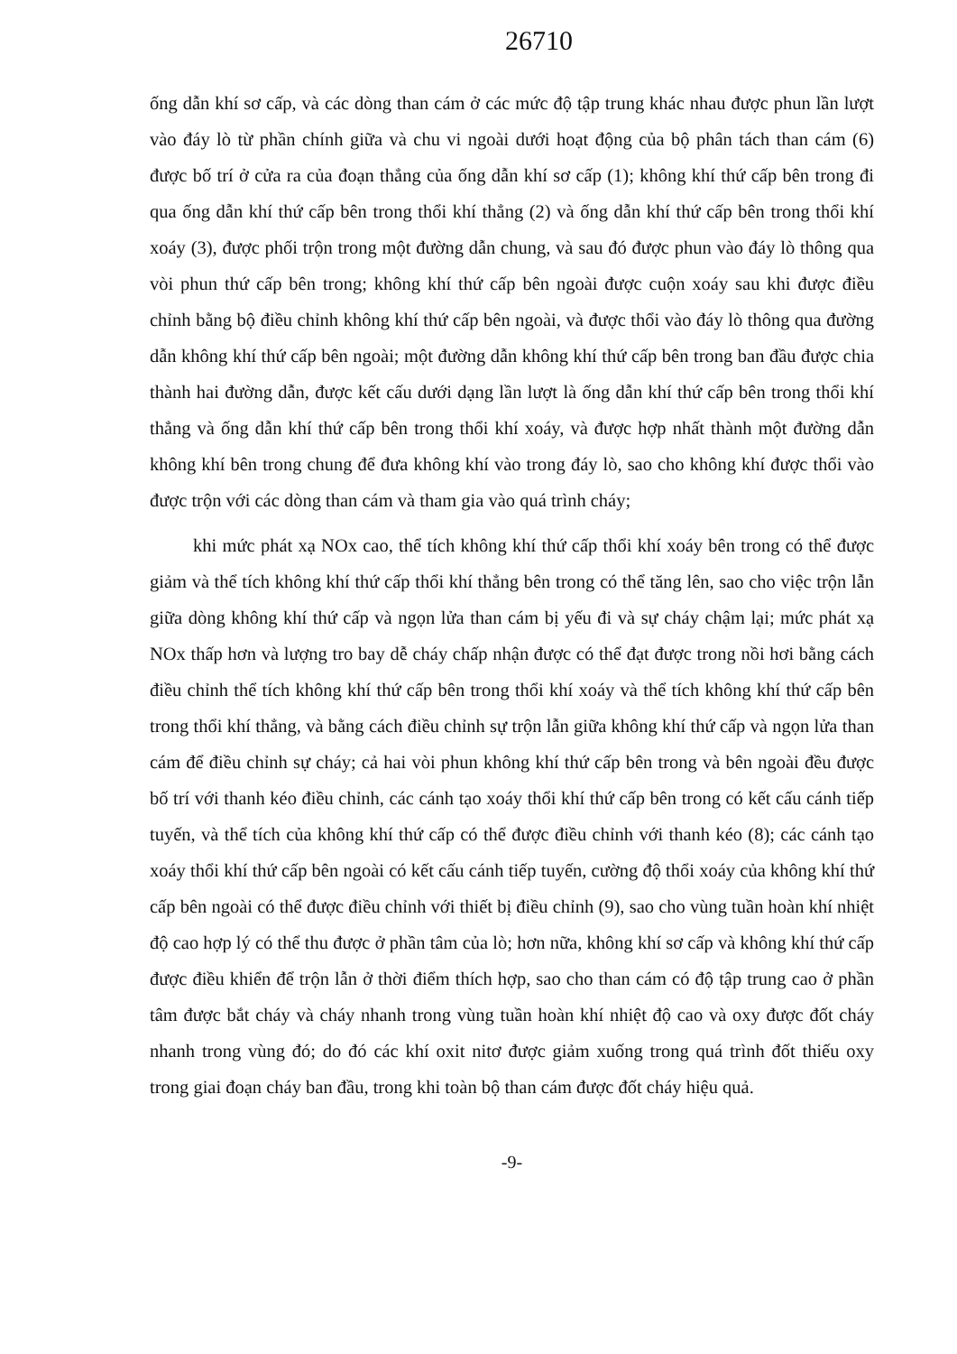26710
ống dẫn khí sơ cấp, và các dòng than cám ở các mức độ tập trung khác nhau được phun lần lượt vào đáy lò từ phần chính giữa và chu vi ngoài dưới hoạt động của bộ phân tách than cám (6) được bố trí ở cửa ra của đoạn thẳng của ống dẫn khí sơ cấp (1); không khí thứ cấp bên trong đi qua ống dẫn khí thứ cấp bên trong thổi khí thẳng (2) và ống dẫn khí thứ cấp bên trong thổi khí xoáy (3), được phối trộn trong một đường dẫn chung, và sau đó được phun vào đáy lò thông qua vòi phun thứ cấp bên trong; không khí thứ cấp bên ngoài được cuộn xoáy sau khi được điều chỉnh bằng bộ điều chỉnh không khí thứ cấp bên ngoài, và được thổi vào đáy lò thông qua đường dẫn không khí thứ cấp bên ngoài; một đường dẫn không khí thứ cấp bên trong ban đầu được chia thành hai đường dẫn, được kết cấu dưới dạng lần lượt là ống dẫn khí thứ cấp bên trong thổi khí thẳng và ống dẫn khí thứ cấp bên trong thổi khí xoáy, và được hợp nhất thành một đường dẫn không khí bên trong chung để đưa không khí vào trong đáy lò, sao cho không khí được thổi vào được trộn với các dòng than cám và tham gia vào quá trình cháy;
khi mức phát xạ NOx cao, thể tích không khí thứ cấp thổi khí xoáy bên trong có thể được giảm và thể tích không khí thứ cấp thổi khí thẳng bên trong có thể tăng lên, sao cho việc trộn lẫn giữa dòng không khí thứ cấp và ngọn lửa than cám bị yếu đi và sự cháy chậm lại; mức phát xạ NOx thấp hơn và lượng tro bay dễ cháy chấp nhận được có thể đạt được trong nồi hơi bằng cách điều chỉnh thể tích không khí thứ cấp bên trong thổi khí xoáy và thể tích không khí thứ cấp bên trong thổi khí thẳng, và bằng cách điều chỉnh sự trộn lẫn giữa không khí thứ cấp và ngọn lửa than cám để điều chỉnh sự cháy; cả hai vòi phun không khí thứ cấp bên trong và bên ngoài đều được bố trí với thanh kéo điều chỉnh, các cánh tạo xoáy thổi khí thứ cấp bên trong có kết cấu cánh tiếp tuyến, và thể tích của không khí thứ cấp có thể được điều chỉnh với thanh kéo (8); các cánh tạo xoáy thổi khí thứ cấp bên ngoài có kết cấu cánh tiếp tuyến, cường độ thổi xoáy của không khí thứ cấp bên ngoài có thể được điều chỉnh với thiết bị điều chỉnh (9), sao cho vùng tuần hoàn khí nhiệt độ cao hợp lý có thể thu được ở phần tâm của lò; hơn nữa, không khí sơ cấp và không khí thứ cấp được điều khiển để trộn lẫn ở thời điểm thích hợp, sao cho than cám có độ tập trung cao ở phần tâm được bắt cháy và cháy nhanh trong vùng tuần hoàn khí nhiệt độ cao và oxy được đốt cháy nhanh trong vùng đó; do đó các khí oxit nitơ được giảm xuống trong quá trình đốt thiếu oxy trong giai đoạn cháy ban đầu, trong khi toàn bộ than cám được đốt cháy hiệu quả.
-9-